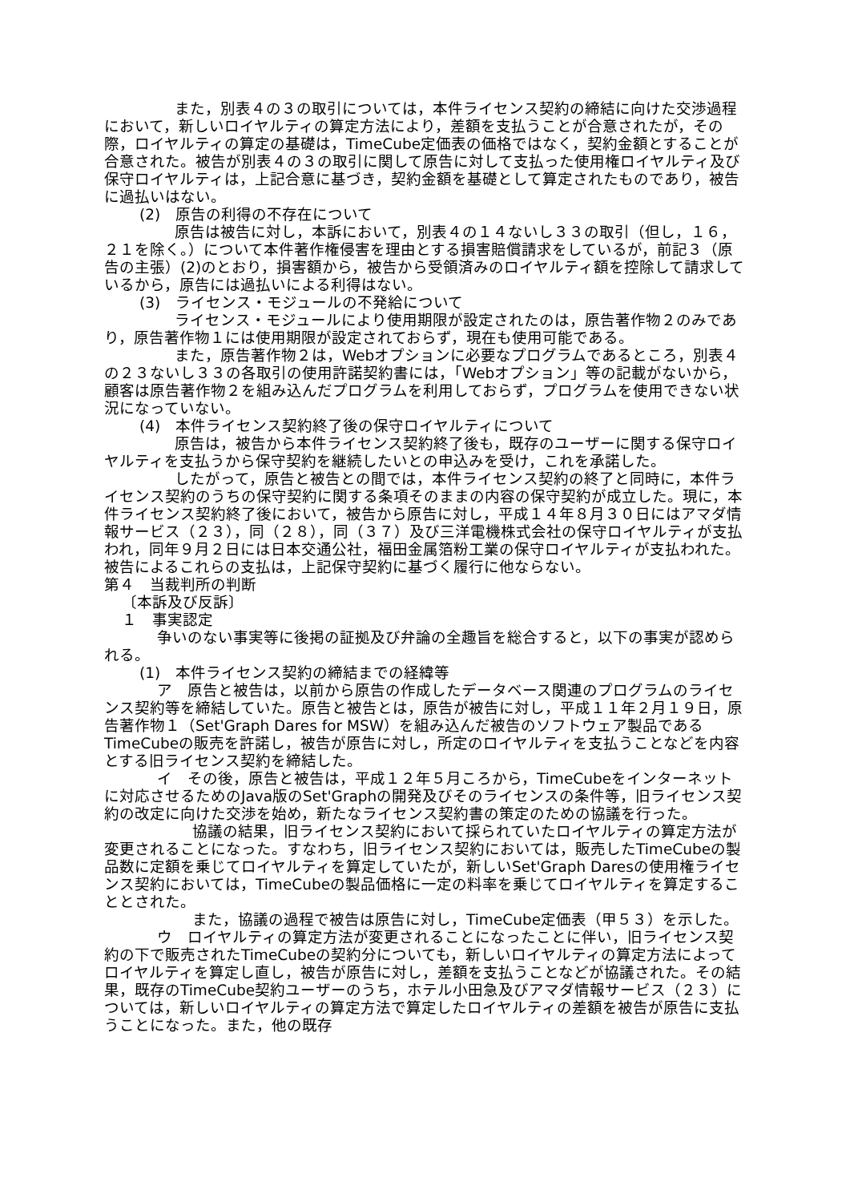また，別表４の３の取引については，本件ライセンス契約の締結に向けた交渉過程において，新しいロイヤルティの算定方法により，差額を支払うことが合意されたが，その際，ロイヤルティの算定の基礎は，TimeCube定価表の価格ではなく，契約金額とすることが合意された。被告が別表４の３の取引に関して原告に対して支払った使用権ロイヤルティ及び保守ロイヤルティは，上記合意に基づき，契約金額を基礎として算定されたものであり，被告に過払いはない。
(2)　原告の利得の不存在について
原告は被告に対し，本訴において，別表４の１４ないし３３の取引（但し，１６，２１を除く。）について本件著作権侵害を理由とする損害賠償請求をしているが，前記３（原告の主張）(2)のとおり，損害額から，被告から受領済みのロイヤルティ額を控除して請求しているから，原告には過払いによる利得はない。
(3)　ライセンス・モジュールの不発給について
ライセンス・モジュールにより使用期限が設定されたのは，原告著作物２のみであり，原告著作物１には使用期限が設定されておらず，現在も使用可能である。
また，原告著作物２は，Webオプションに必要なプログラムであるところ，別表４の２３ないし３３の各取引の使用許諾契約書には，「Webオプション」等の記載がないから，顧客は原告著作物２を組み込んだプログラムを利用しておらず，プログラムを使用できない状況になっていない。
(4)　本件ライセンス契約終了後の保守ロイヤルティについて
原告は，被告から本件ライセンス契約終了後も，既存のユーザーに関する保守ロイヤルティを支払うから保守契約を継続したいとの申込みを受け，これを承諾した。
したがって，原告と被告との間では，本件ライセンス契約の終了と同時に，本件ライセンス契約のうちの保守契約に関する条項そのままの内容の保守契約が成立した。現に，本件ライセンス契約終了後において，被告から原告に対し，平成１４年８月３０日にはアマダ情報サービス（２３），同（２８），同（３７）及び三洋電機株式会社の保守ロイヤルティが支払われ，同年９月２日には日本交通公社，福田金属箔粉工業の保守ロイヤルティが支払われた。被告によるこれらの支払は，上記保守契約に基づく履行に他ならない。
第４　当裁判所の判断
〔本訴及び反訴〕
１　事実認定
争いのない事実等に後掲の証拠及び弁論の全趣旨を総合すると，以下の事実が認められる。
(1)　本件ライセンス契約の締結までの経緯等
ア　原告と被告は，以前から原告の作成したデータベース関連のプログラムのライセンス契約等を締結していた。原告と被告とは，原告が被告に対し，平成１１年２月１９日，原告著作物１（Set'Graph Dares for MSW）を組み込んだ被告のソフトウェア製品であるTimeCubeの販売を許諾し，被告が原告に対し，所定のロイヤルティを支払うことなどを内容とする旧ライセンス契約を締結した。
イ　その後，原告と被告は，平成１２年５月ころから，TimeCubeをインターネットに対応させるためのJava版のSet'Graphの開発及びそのライセンスの条件等，旧ライセンス契約の改定に向けた交渉を始め，新たなライセンス契約書の策定のための協議を行った。
協議の結果，旧ライセンス契約において採られていたロイヤルティの算定方法が変更されることになった。すなわち，旧ライセンス契約においては，販売したTimeCubeの製品数に定額を乗じてロイヤルティを算定していたが，新しいSet'Graph Daresの使用権ライセンス契約においては，TimeCubeの製品価格に一定の料率を乗じてロイヤルティを算定することとされた。
また，協議の過程で被告は原告に対し，TimeCube定価表（甲５３）を示した。
ウ　ロイヤルティの算定方法が変更されることになったことに伴い，旧ライセンス契約の下で販売されたTimeCubeの契約分についても，新しいロイヤルティの算定方法によってロイヤルティを算定し直し，被告が原告に対し，差額を支払うことなどが協議された。その結果，既存のTimeCube契約ユーザーのうち，ホテル小田急及びアマダ情報サービス（２３）については，新しいロイヤルティの算定方法で算定したロイヤルティの差額を被告が原告に支払うことになった。また，他の既存